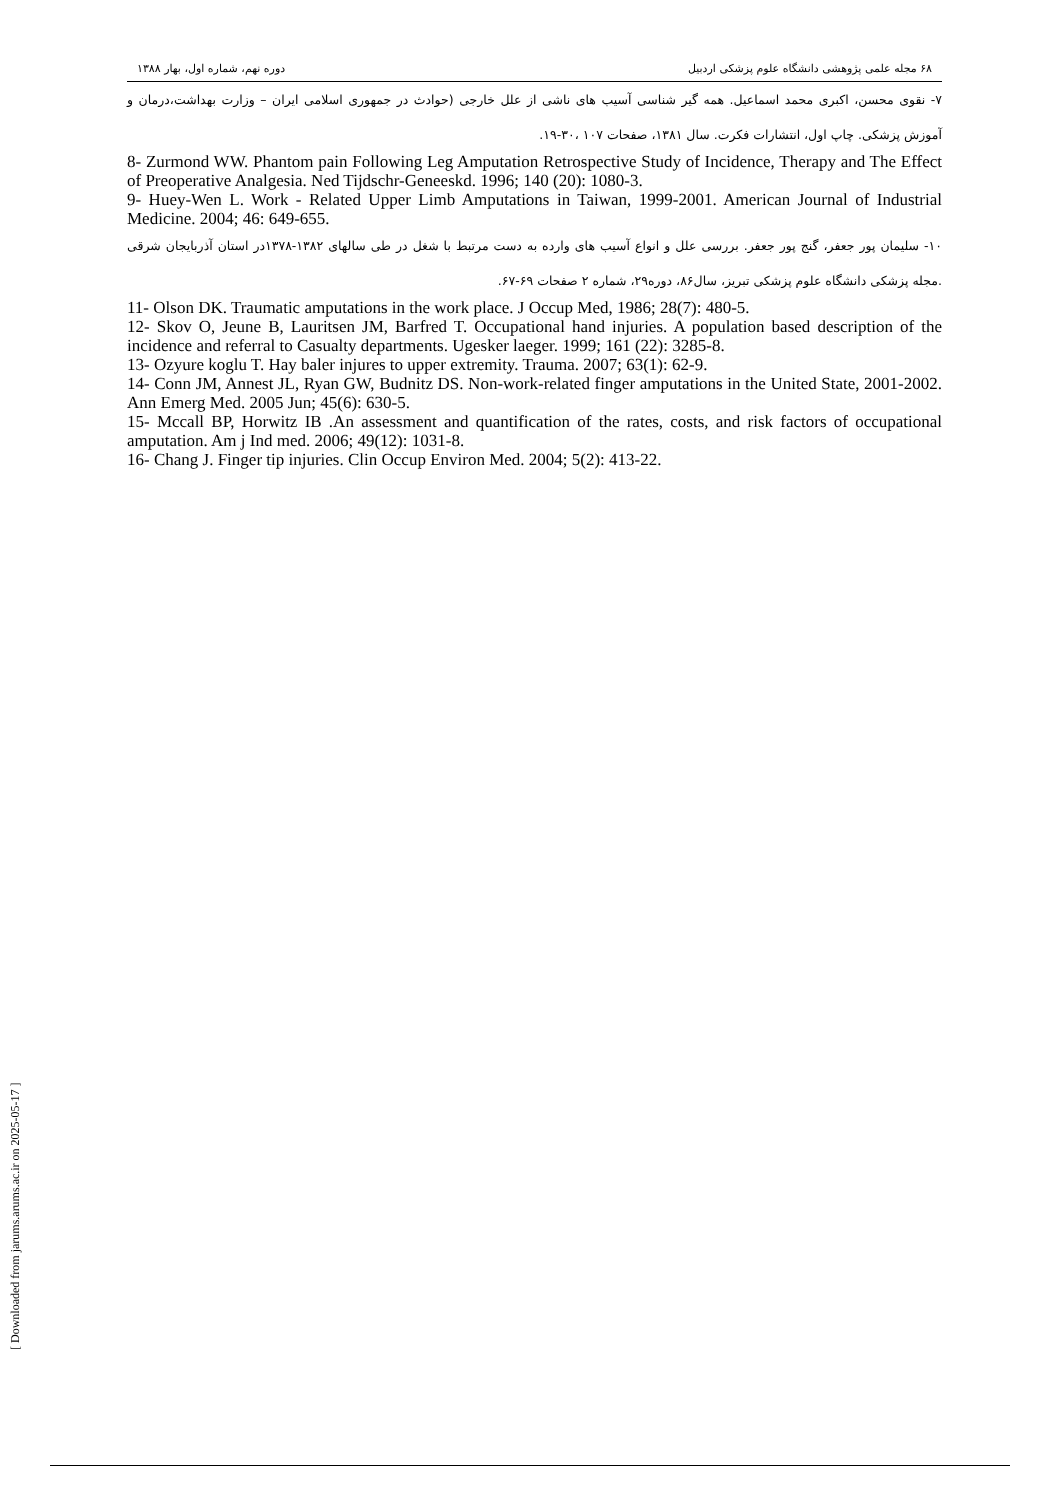۶۸ مجله علمی پژوهشی دانشگاه علوم پزشکی اردبیل دوره نهم، شماره اول، بهار ۱۳۸۸
۷- نقوی محسن، اکبری محمد اسماعیل. همه گیر شناسی آسیب های ناشی از علل خارجی (حوادث در جمهوری اسلامی ایران – وزارت بهداشت،درمان و آموزش پزشکی. چاپ اول، انتشارات فکرت. سال ۱۳۸۱، صفحات ۱۰۷ ،۳۰-۱۹.
8- Zurmond WW. Phantom pain Following Leg Amputation Retrospective Study of Incidence, Therapy and The Effect of Preoperative Analgesia. Ned Tijdschr-Geneeskd. 1996; 140 (20): 1080-3.
9- Huey-Wen L. Work - Related Upper Limb Amputations in Taiwan, 1999-2001. American Journal of Industrial Medicine. 2004; 46: 649-655.
۱۰- سلیمان پور جعفر، گنج پور جعفر. بررسی علل و انواع آسیب های وارده به دست مرتبط با شغل در طی سالهای ۱۳۸۲-۱۳۷۸در استان آذربایجان شرقی .مجله پزشکی دانشگاه علوم پزشکی تبریز، سال۸۶، دوره۲۹، شماره ۲ صفحات ۶۹-۶۷.
11- Olson DK. Traumatic amputations in the work place. J Occup Med, 1986; 28(7): 480-5.
12- Skov O, Jeune B, Lauritsen JM, Barfred T. Occupational hand injuries. A population based description of the incidence and referral to Casualty departments. Ugesker laeger. 1999; 161 (22): 3285-8.
13- Ozyure koglu T. Hay baler injures to upper extremity. Trauma. 2007; 63(1): 62-9.
14- Conn JM, Annest JL, Ryan GW, Budnitz DS. Non-work-related finger amputations in the United State, 2001-2002. Ann Emerg Med. 2005 Jun; 45(6): 630-5.
15- Mccall BP, Horwitz IB .An assessment and quantification of the rates, costs, and risk factors of occupational amputation. Am j Ind med. 2006; 49(12): 1031-8.
16- Chang J. Finger tip injuries. Clin Occup Environ Med. 2004; 5(2): 413-22.
[ Downloaded from jarums.arums.ac.ir on 2025-05-17 ]